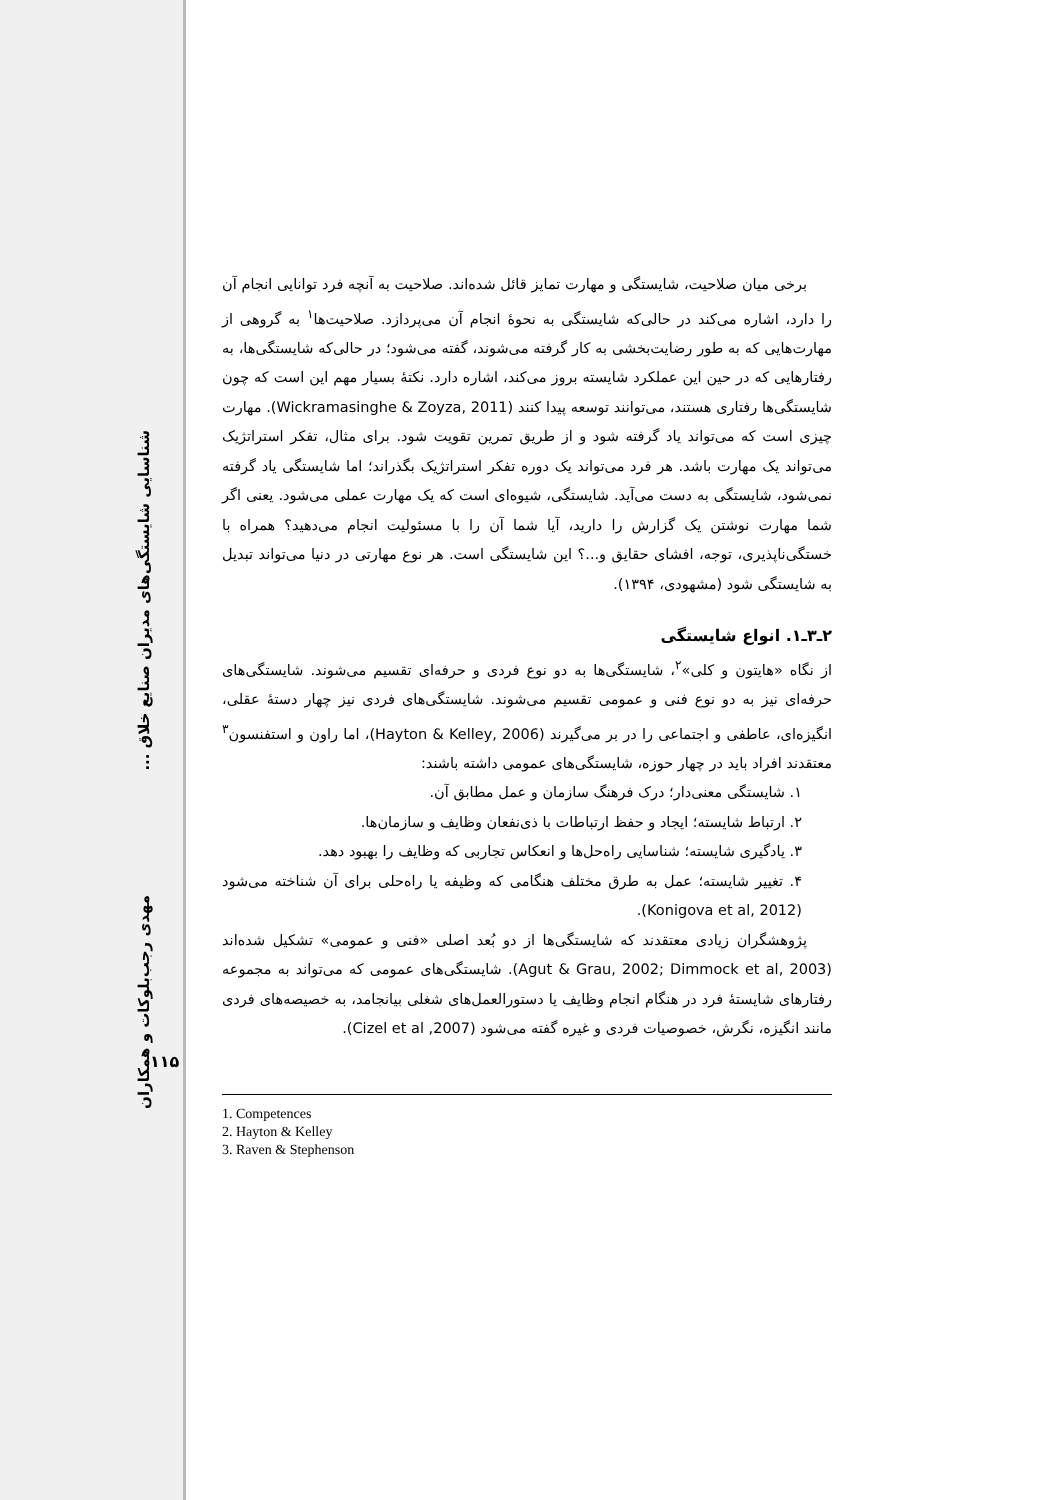شناسایی شایستگی‌های مدیران صنایع خلاق ...
مهدی رجب‌بلوکات و همکاران
۱۱۵
برخی میان صلاحیت، شایستگی و مهارت تمایز قائل شده‌اند. صلاحیت به آنچه فرد توانایی انجام آن را دارد، اشاره می‌کند در حالی‌که شایستگی به نحوۀ انجام آن می‌پردازد. صلاحیت‌ها<sup>۱</sup> به گروهی از مهارت‌هایی که به طور رضایت‌بخشی به کار گرفته می‌شوند، گفته می‌شود؛ در حالی‌که شایستگی‌ها، به رفتارهایی که در حین این عملکرد شایسته بروز می‌کند، اشاره دارد. نکتۀ بسیار مهم این است که چون شایستگی‌ها رفتاری هستند، می‌توانند توسعه پیدا کنند (Wickramasinghe & Zoyza, 2011). مهارت چیزی است که می‌تواند یاد گرفته شود و از طریق تمرین تقویت شود. برای مثال، تفکر استراتژیک می‌تواند یک مهارت باشد. هر فرد می‌تواند یک دوره تفکر استراتژیک بگذراند؛ اما شایستگی یاد گرفته نمی‌شود، شایستگی به دست می‌آید. شایستگی، شیوه‌ای است که یک مهارت عملی می‌شود. یعنی اگر شما مهارت نوشتن یک گزارش را دارید، آیا شما آن را با مسئولیت انجام می‌دهید؟ همراه با خستگی‌ناپذیری، توجه، افشای حقایق و...؟ این شایستگی است. هر نوع مهارتی در دنیا می‌تواند تبدیل به شایستگی شود (مشهودی، ۱۳۹۴).
۲ـ۳ـ۱. انواع شایستگی
از نگاه «هایتون و کلی»<sup>۲</sup>، شایستگی‌ها به دو نوع فردی و حرفه‌ای تقسیم می‌شوند. شایستگی‌های حرفه‌ای نیز به دو نوع فنی و عمومی تقسیم می‌شوند. شایستگی‌های فردی نیز چهار دستۀ عقلی، انگیزه‌ای، عاطفی و اجتماعی را در بر می‌گیرند (Hayton & Kelley, 2006)، اما راون و استفنسون<sup>۳</sup> معتقدند افراد باید در چهار حوزه، شایستگی‌های عمومی داشته باشند:
۱. شایستگی معنی‌دار؛ درک فرهنگ سازمان و عمل مطابق آن.
۲. ارتباط شایسته؛ ایجاد و حفظ ارتباطات با ذی‌نفعان وظایف و سازمان‌ها.
۳. یادگیری شایسته؛ شناسایی راه‌حل‌ها و انعکاس تجاربی که وظایف را بهبود دهد.
۴. تغییر شایسته؛ عمل به طرق مختلف هنگامی که وظیفه یا راه‌حلی برای آن شناخته می‌شود (Konigova et al, 2012).
پژوهشگران زیادی معتقدند که شایستگی‌ها از دو بُعد اصلی «فنی و عمومی» تشکیل شده‌اند (Agut & Grau, 2002; Dimmock et al, 2003). شایستگی‌های عمومی که می‌تواند به مجموعه رفتارهای شایستۀ فرد در هنگام انجام وظایف یا دستورالعمل‌های شغلی بیانجامد، به خصیصه‌های فردی مانند انگیزه، نگرش، خصوصیات فردی و غیره گفته می‌شود (Cizel et al ,2007).
1. Competences
2. Hayton & Kelley
3. Raven & Stephenson